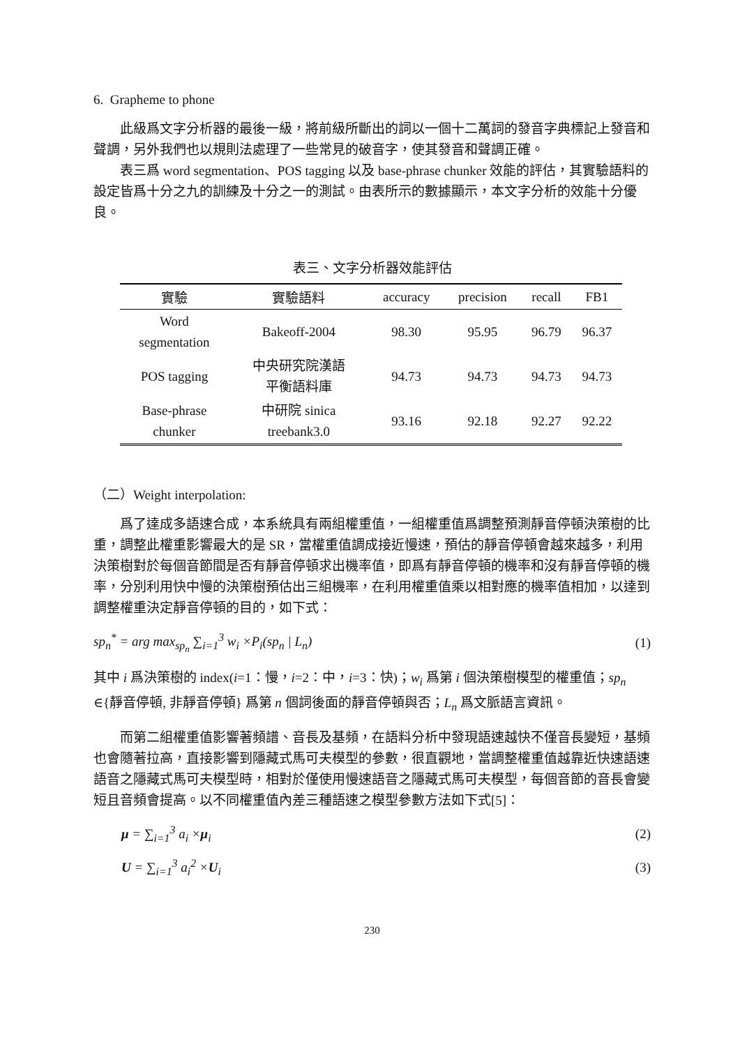6. Grapheme to phone
此級爲文字分析器的最後一級，將前級所斷出的詞以一個十二萬詞的發音字典標記上發音和聲調，另外我們也以規則法處理了一些常見的破音字，使其發音和聲調正確。
表三爲 word segmentation、POS tagging 以及 base-phrase chunker 效能的評估，其實驗語料的設定皆爲十分之九的訓練及十分之一的測試。由表所示的數據顯示，本文字分析的效能十分優良。
表三、文字分析器效能評估
| 實驗 | 實驗語料 | accuracy | precision | recall | FB1 |
| --- | --- | --- | --- | --- | --- |
| Word segmentation | Bakeoff-2004 | 98.30 | 95.95 | 96.79 | 96.37 |
| POS tagging | 中央研究院漢語 平衡語料庫 | 94.73 | 94.73 | 94.73 | 94.73 |
| Base-phrase chunker | 中研院 sinica treebank3.0 | 93.16 | 92.18 | 92.27 | 92.22 |
（二）Weight interpolation:
爲了達成多語速合成，本系統具有兩組權重值，一組權重值爲調整預測靜音停頓決策樹的比重，調整此權重影響最大的是 SR，當權重值調成接近慢速，預估的靜音停頓會越來越多，利用決策樹對於每個音節間是否有靜音停頓求出機率值，即爲有靜音停頓的機率和沒有靜音停頓的機率，分別利用快中慢的決策樹預估出三組機率，在利用權重值乘以相對應的機率值相加，以達到調整權重決定靜音停頓的目的，如下式：
sp<sub>n</sub><sup>*</sup> = arg max<sub>sp<sub>n</sub></sub> ∑<sub>i=1</sub><sup>3</sup> w<sub>i</sub> ×P<sub>i</sub>(sp<sub>n</sub> | L<sub>n</sub>) (1)
其中 i 爲決策樹的 index(i=1：慢，i=2：中，i=3：快)；w<sub>i</sub> 爲第 i 個決策樹模型的權重值；sp<sub>n</sub> ∈{靜音停頓, 非靜音停頓} 爲第 n 個詞後面的靜音停頓與否；L<sub>n</sub> 爲文脈語言資訊。
而第二組權重值影響著頻譜、音長及基頻，在語料分析中發現語速越快不僅音長變短，基頻也會隨著拉高，直接影響到隱藏式馬可夫模型的參數，很直觀地，當調整權重值越靠近快速語速語音之隱藏式馬可夫模型時，相對於僅使用慢速語音之隱藏式馬可夫模型，每個音節的音長會變短且音頻會提高。以不同權重值內差三種語速之模型參數方法如下式[5]：
μ = ∑<sub>i=1</sub><sup>3</sup> a<sub>i</sub> ×μ<sub>i</sub> (2)
U = ∑<sub>i=1</sub><sup>3</sup> a<sub>i</sub><sup>2</sup> ×U<sub>i</sub> (3)
230